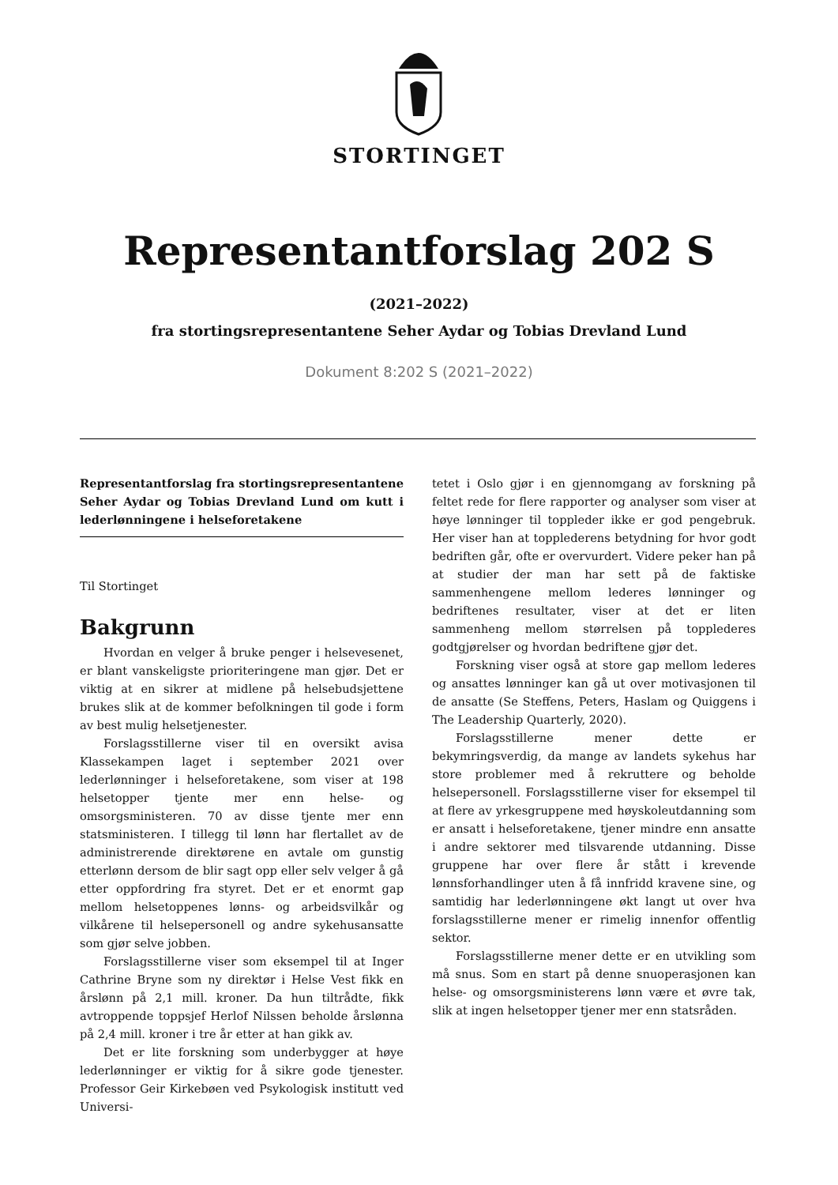STORTINGET
Representantforslag 202 S
(2021–2022)
fra stortingsrepresentantene Seher Aydar og Tobias Drevland Lund
Dokument 8:202 S (2021–2022)
Representantforslag fra stortingsrepresentantene Seher Aydar og Tobias Drevland Lund om kutt i lederlønningene i helseforetakene
Til Stortinget
Bakgrunn
Hvordan en velger å bruke penger i helsevesenet, er blant vanskeligste prioriteringene man gjør. Det er viktig at en sikrer at midlene på helsebudsjettene brukes slik at de kommer befolkningen til gode i form av best mulig helsetjenester.
Forslagsstillerne viser til en oversikt avisa Klassekampen laget i september 2021 over lederlønninger i helseforetakene, som viser at 198 helsetopper tjente mer enn helse- og omsorgsministeren. 70 av disse tjente mer enn statsministeren. I tillegg til lønn har flertallet av de administrerende direktørene en avtale om gunstig etterlønn dersom de blir sagt opp eller selv velger å gå etter oppfordring fra styret. Det er et enormt gap mellom helsetoppenes lønns- og arbeidsvilkår og vilkårene til helsepersonell og andre sykehusansatte som gjør selve jobben.
Forslagsstillerne viser som eksempel til at Inger Cathrine Bryne som ny direktør i Helse Vest fikk en årslønn på 2,1 mill. kroner. Da hun tiltrådte, fikk avtroppende toppsjef Herlof Nilssen beholde årslønna på 2,4 mill. kroner i tre år etter at han gikk av.
Det er lite forskning som underbygger at høye lederlønninger er viktig for å sikre gode tjenester. Professor Geir Kirkebøen ved Psykologisk institutt ved Universi-
tetet i Oslo gjør i en gjennomgang av forskning på feltet rede for flere rapporter og analyser som viser at høye lønninger til toppleder ikke er god pengebruk. Her viser han at topplederens betydning for hvor godt bedriften går, ofte er overvurdert. Videre peker han på at studier der man har sett på de faktiske sammenhengene mellom lederes lønninger og bedriftenes resultater, viser at det er liten sammenheng mellom størrelsen på topplederes godtgjørelser og hvordan bedriftene gjør det.
Forskning viser også at store gap mellom lederes og ansattes lønninger kan gå ut over motivasjonen til de ansatte (Se Steffens, Peters, Haslam og Quiggens i The Leadership Quarterly, 2020).
Forslagsstillerne mener dette er bekymringsverdig, da mange av landets sykehus har store problemer med å rekruttere og beholde helsepersonell. Forslagsstillerne viser for eksempel til at flere av yrkesgruppene med høyskoleutdanning som er ansatt i helseforetakene, tjener mindre enn ansatte i andre sektorer med tilsvarende utdanning. Disse gruppene har over flere år stått i krevende lønnsforhandlinger uten å få innfridd kravene sine, og samtidig har lederlønningene økt langt ut over hva forslagsstillerne mener er rimelig innenfor offentlig sektor.
Forslagsstillerne mener dette er en utvikling som må snus. Som en start på denne snuoperasjonen kan helse- og omsorgsministerens lønn være et øvre tak, slik at ingen helsetopper tjener mer enn statsråden.